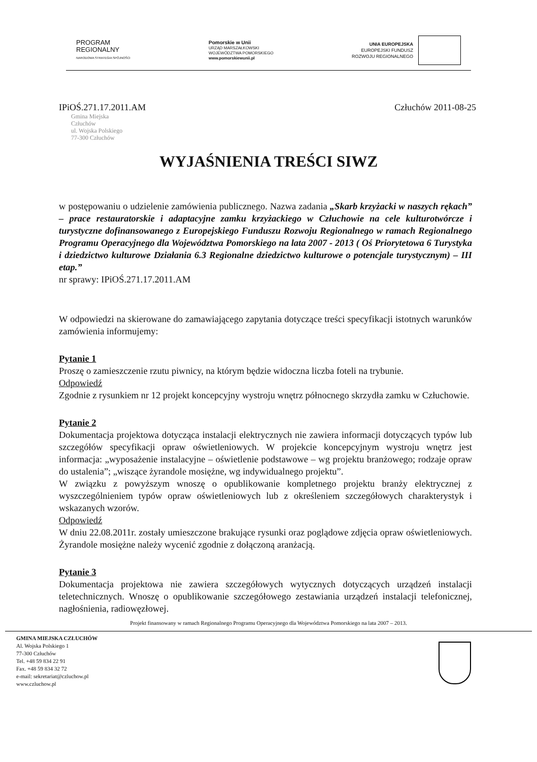PROGRAM
REGIONALNY
NARODOWA STRATEGIA SPÓJNOŚCI
Pomorskie w Unii
URZĄD MARSZAŁKOWSKI
WOJEWÓDZTWA POMORSKIEGO
www.pomorskiewunii.pl
UNIA EUROPEJSKA
EUROPEJSKI FUNDUSZ
ROZWOJU REGIONALNEGO
IPiOŚ.271.17.2011.AM Człuchów 2011-08-25
Gmina Miejska
Człuchów
ul. Wojska Polskiego
77-300 Człuchów
WYJAŚNIENIA TREŚCI SIWZ
w postępowaniu o udzielenie zamówienia publicznego. Nazwa zadania „Skarb krzyżacki w naszych rękach” – prace restauratorskie i adaptacyjne zamku krzyżackiego w Człuchowie na cele kulturotwórcze i turystyczne dofinansowanego z Europejskiego Funduszu Rozwoju Regionalnego w ramach Regionalnego Programu Operacyjnego dla Województwa Pomorskiego na lata 2007 - 2013 ( Oś Priorytetowa 6 Turystyka i dziedzictwo kulturowe Działania 6.3 Regionalne dziedzictwo kulturowe o potencjale turystycznym) – III etap.”
nr sprawy: IPiOŚ.271.17.2011.AM
W odpowiedzi na skierowane do zamawiającego zapytania dotyczące treści specyfikacji istotnych warunków zamówienia informujemy:
Pytanie 1
Proszę o zamieszczenie rzutu piwnicy, na którym będzie widoczna liczba foteli na trybunie.
Odpowiedź
Zgodnie z rysunkiem nr 12 projekt koncepcyjny wystroju wnętrz północnego skrzydła zamku w Człuchowie.
Pytanie 2
Dokumentacja projektowa dotycząca instalacji elektrycznych nie zawiera informacji dotyczących typów lub szczegółów specyfikacji opraw oświetleniowych. W projekcie koncepcyjnym wystroju wnętrz jest informacja: „wyposażenie instalacyjne – oświetlenie podstawowe – wg projektu branżowego; rodzaje opraw do ustalenia”; „wiszące żyrandole mosiężne, wg indywidualnego projektu”.
W związku z powyższym wnoszę o opublikowanie kompletnego projektu branży elektrycznej z wyszczególnieniem typów opraw oświetleniowych lub z określeniem szczegółowych charakterystyk i wskazanych wzorów.
Odpowiedź
W dniu 22.08.2011r. zostały umieszczone brakujące rysunki oraz poglądowe zdjęcia opraw oświetleniowych. Żyrandole mosiężne należy wycenić zgodnie z dołączoną aranżacją.
Pytanie 3
Dokumentacja projektowa nie zawiera szczegółowych wytycznych dotyczących urządzeń instalacji teletechnicznych. Wnoszę o opublikowanie szczegółowego zestawiania urządzeń instalacji telefonicznej, nagłośnienia, radiowęzłowej.
Projekt finansowany w ramach Regionalnego Programu Operacyjnego dla Województwa Pomorskiego na lata 2007 – 2013.
GMINA MIEJSKA CZŁUCHÓW
Al. Wojska Polskiego 1
77-300 Człuchów
Tel. +48 59 834 22 91
Fax. +48 59 834 32 72
e-mail: sekretariat@czluchow.pl
www.czluchow.pl